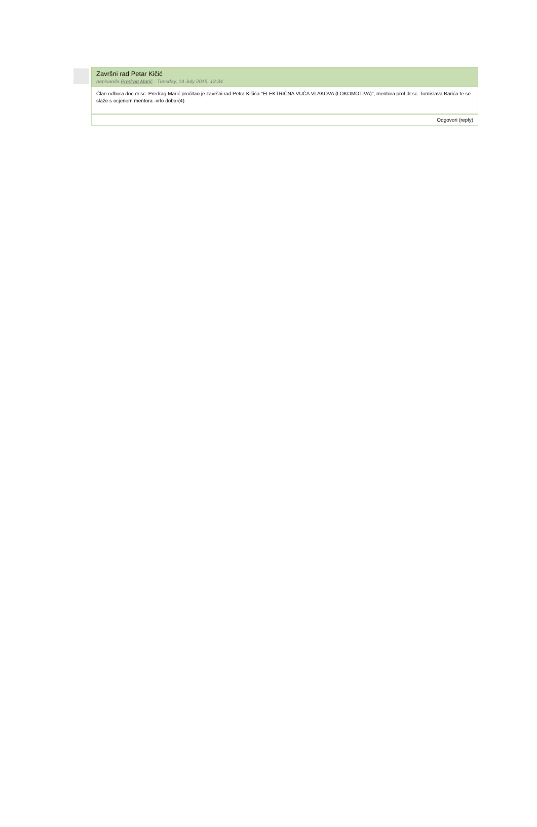Završni rad Petar Kičić
napisao/la Predrag Marić - Tuesday, 14 July 2015, 13:34
Član odbora doc.dr.sc. Predrag Marić pročitao je završni rad Petra Kičića "ELEKTRIČNA VUČA VLAKOVA (LOKOMOTIVA)", mentora prof.dr.sc. Tomislava Barića te se slaže s ocjenom mentora -vrlo dobar(4)
Odgovori (reply)